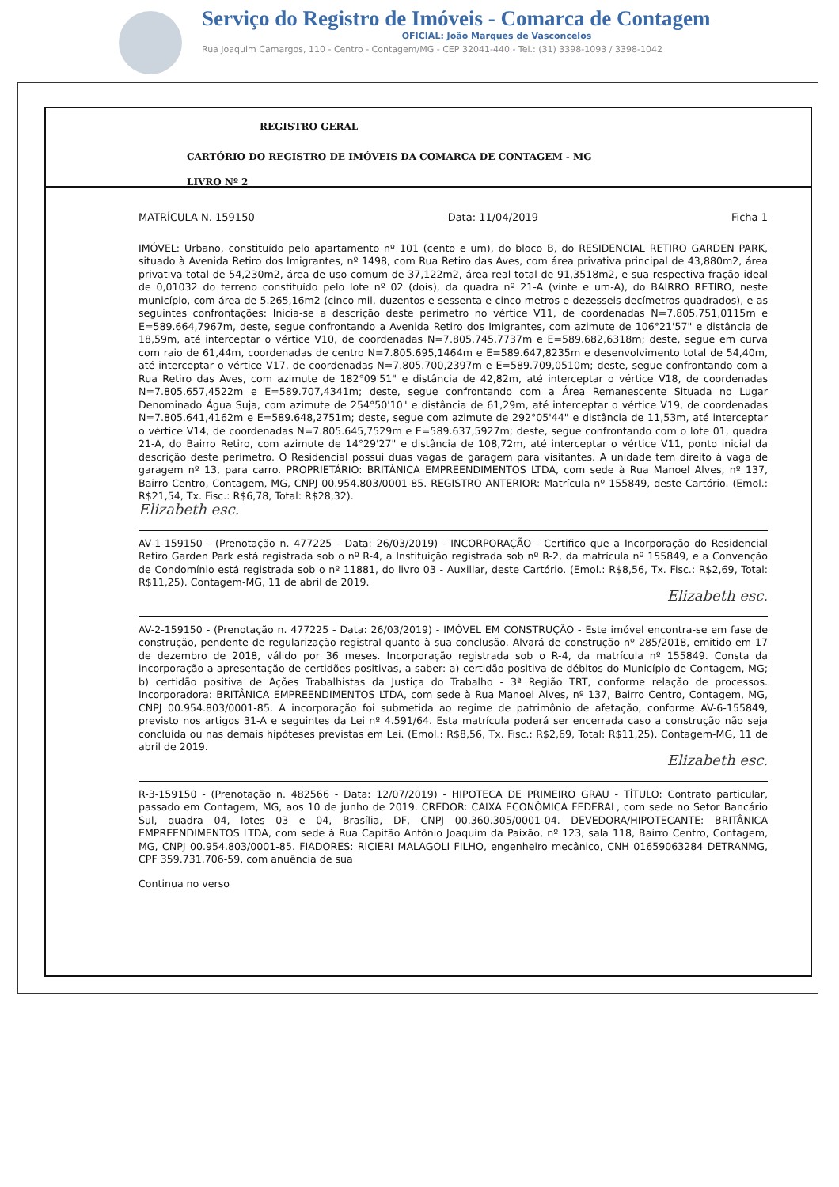Serviço do Registro de Imóveis - Comarca de Contagem
OFICIAL: João Marques de Vasconcelos
Rua Joaquim Camargos, 110 - Centro - Contagem/MG - CEP 32041-440 - Tel.: (31) 3398-1093 / 3398-1042
REGISTRO GERAL
CARTÓRIO DO REGISTRO DE IMÓVEIS DA COMARCA DE CONTAGEM - MG
LIVRO Nº 2
MATRÍCULA N. 159150 Data: 11/04/2019 Ficha 1
IMÓVEL: Urbano, constituído pelo apartamento nº 101 (cento e um), do bloco B, do RESIDENCIAL RETIRO GARDEN PARK, situado à Avenida Retiro dos Imigrantes, nº 1498, com Rua Retiro das Aves, com área privativa principal de 43,880m2, área privativa total de 54,230m2, área de uso comum de 37,122m2, área real total de 91,3518m2, e sua respectiva fração ideal de 0,01032 do terreno constituído pelo lote nº 02 (dois), da quadra nº 21-A (vinte e um-A), do BAIRRO RETIRO, neste município, com área de 5.265,16m2 (cinco mil, duzentos e sessenta e cinco metros e dezesseis decímetros quadrados), e as seguintes confrontações: Inicia-se a descrição deste perímetro no vértice V11, de coordenadas N=7.805.751,0115m e E=589.664,7967m, deste, segue confrontando a Avenida Retiro dos Imigrantes, com azimute de 106°21'57" e distância de 18,59m, até interceptar o vértice V10, de coordenadas N=7.805.745.7737m e E=589.682,6318m; deste, segue em curva com raio de 61,44m, coordenadas de centro N=7.805.695,1464m e E=589.647,8235m e desenvolvimento total de 54,40m, até interceptar o vértice V17, de coordenadas N=7.805.700,2397m e E=589.709,0510m; deste, segue confrontando com a Rua Retiro das Aves, com azimute de 182°09'51" e distância de 42,82m, até interceptar o vértice V18, de coordenadas N=7.805.657,4522m e E=589.707,4341m; deste, segue confrontando com a Área Remanescente Situada no Lugar Denominado Água Suja, com azimute de 254°50'10" e distância de 61,29m, até interceptar o vértice V19, de coordenadas N=7.805.641,4162m e E=589.648,2751m; deste, segue com azimute de 292°05'44" e distância de 11,53m, até interceptar o vértice V14, de coordenadas N=7.805.645,7529m e E=589.637,5927m; deste, segue confrontando com o lote 01, quadra 21-A, do Bairro Retiro, com azimute de 14°29'27" e distância de 108,72m, até interceptar o vértice V11, ponto inicial da descrição deste perímetro. O Residencial possui duas vagas de garagem para visitantes. A unidade tem direito à vaga de garagem nº 13, para carro. PROPRIETÁRIO: BRITÂNICA EMPREENDIMENTOS LTDA, com sede à Rua Manoel Alves, nº 137, Bairro Centro, Contagem, MG, CNPJ 00.954.803/0001-85. REGISTRO ANTERIOR: Matrícula nº 155849, deste Cartório. (Emol.: R$21,54, Tx. Fisc.: R$6,78, Total: R$28,32).
Elizabeth esc.
AV-1-159150 - (Prenotação n. 477225 - Data: 26/03/2019) - INCORPORAÇÃO - Certifico que a Incorporação do Residencial Retiro Garden Park está registrada sob o nº R-4, a Instituição registrada sob nº R-2, da matrícula nº 155849, e a Convenção de Condomínio está registrada sob o nº 11881, do livro 03 - Auxiliar, deste Cartório. (Emol.: R$8,56, Tx. Fisc.: R$2,69, Total: R$11,25). Contagem-MG, 11 de abril de 2019.
Elizabeth esc.
AV-2-159150 - (Prenotação n. 477225 - Data: 26/03/2019) - IMÓVEL EM CONSTRUÇÃO - Este imóvel encontra-se em fase de construção, pendente de regularização registral quanto à sua conclusão. Alvará de construção nº 285/2018, emitido em 17 de dezembro de 2018, válido por 36 meses. Incorporação registrada sob o R-4, da matrícula nº 155849. Consta da incorporação a apresentação de certidões positivas, a saber: a) certidão positiva de débitos do Município de Contagem, MG; b) certidão positiva de Ações Trabalhistas da Justiça do Trabalho - 3ª Região TRT, conforme relação de processos. Incorporadora: BRITÂNICA EMPREENDIMENTOS LTDA, com sede à Rua Manoel Alves, nº 137, Bairro Centro, Contagem, MG, CNPJ 00.954.803/0001-85. A incorporação foi submetida ao regime de patrimônio de afetação, conforme AV-6-155849, previsto nos artigos 31-A e seguintes da Lei nº 4.591/64. Esta matrícula poderá ser encerrada caso a construção não seja concluída ou nas demais hipóteses previstas em Lei. (Emol.: R$8,56, Tx. Fisc.: R$2,69, Total: R$11,25). Contagem-MG, 11 de abril de 2019.
Elizabeth esc.
R-3-159150 - (Prenotação n. 482566 - Data: 12/07/2019) - HIPOTECA DE PRIMEIRO GRAU - TÍTULO: Contrato particular, passado em Contagem, MG, aos 10 de junho de 2019. CREDOR: CAIXA ECONÔMICA FEDERAL, com sede no Setor Bancário Sul, quadra 04, lotes 03 e 04, Brasília, DF, CNPJ 00.360.305/0001-04. DEVEDORA/HIPOTECANTE: BRITÂNICA EMPREENDIMENTOS LTDA, com sede à Rua Capitão Antônio Joaquim da Paixão, nº 123, sala 118, Bairro Centro, Contagem, MG, CNPJ 00.954.803/0001-85. FIADORES: RICIERI MALAGOLI FILHO, engenheiro mecânico, CNH 01659063284 DETRANMG, CPF 359.731.706-59, com anuência de sua
Continua no verso